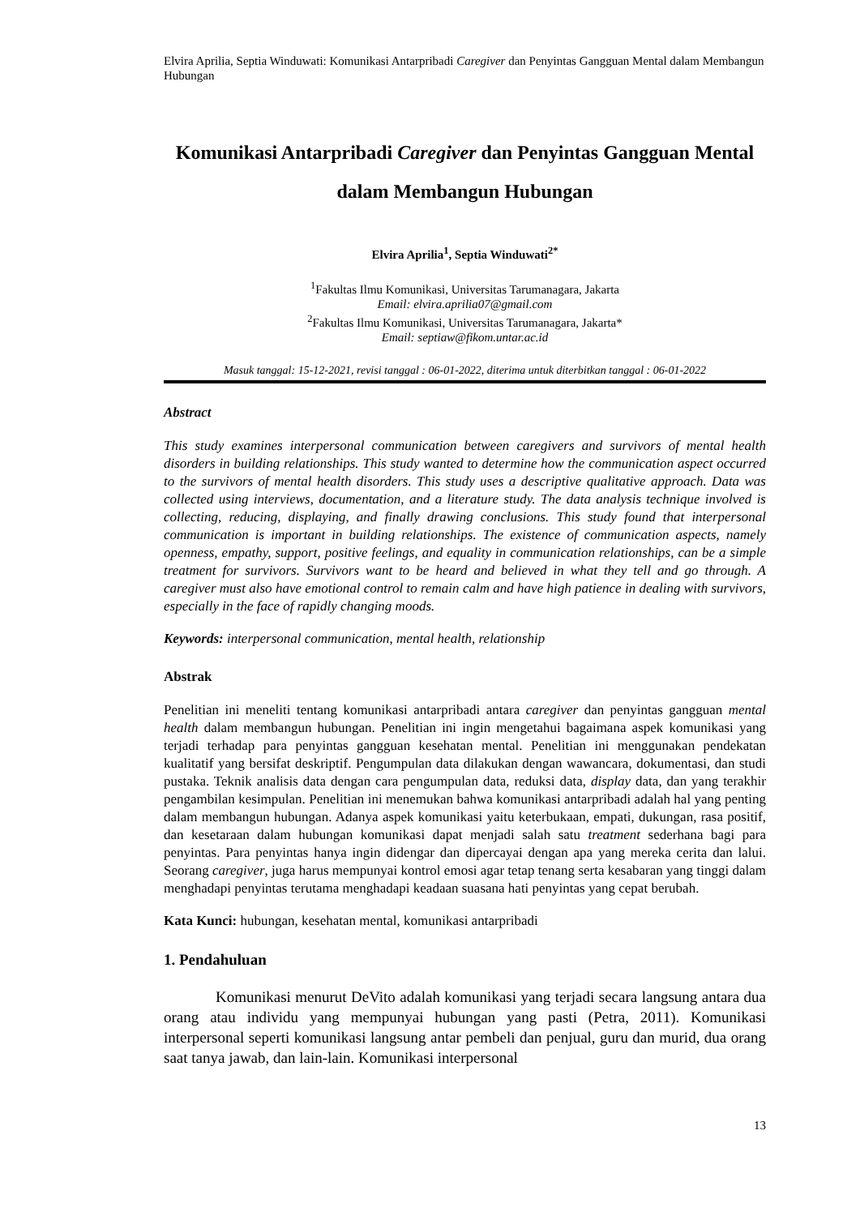Elvira Aprilia, Septia Winduwati: Komunikasi Antarpribadi Caregiver dan Penyintas Gangguan Mental dalam Membangun Hubungan
Komunikasi Antarpribadi Caregiver dan Penyintas Gangguan Mental dalam Membangun Hubungan
Elvira Aprilia<sup>1</sup>, Septia Winduwati<sup>2*</sup>
<sup>1</sup> Fakultas Ilmu Komunikasi, Universitas Tarumanagara, Jakarta
Email: elvira.aprilia07@gmail.com
<sup>2</sup> Fakultas Ilmu Komunikasi, Universitas Tarumanagara, Jakarta*
Email: septiaw@fikom.untar.ac.id
Masuk tanggal: 15-12-2021, revisi tanggal : 06-01-2022, diterima untuk diterbitkan tanggal : 06-01-2022
Abstract
This study examines interpersonal communication between caregivers and survivors of mental health disorders in building relationships. This study wanted to determine how the communication aspect occurred to the survivors of mental health disorders. This study uses a descriptive qualitative approach. Data was collected using interviews, documentation, and a literature study. The data analysis technique involved is collecting, reducing, displaying, and finally drawing conclusions. This study found that interpersonal communication is important in building relationships. The existence of communication aspects, namely openness, empathy, support, positive feelings, and equality in communication relationships, can be a simple treatment for survivors. Survivors want to be heard and believed in what they tell and go through. A caregiver must also have emotional control to remain calm and have high patience in dealing with survivors, especially in the face of rapidly changing moods.
Keywords: interpersonal communication, mental health, relationship
Abstrak
Penelitian ini meneliti tentang komunikasi antarpribadi antara caregiver dan penyintas gangguan mental health dalam membangun hubungan. Penelitian ini ingin mengetahui bagaimana aspek komunikasi yang terjadi terhadap para penyintas gangguan kesehatan mental. Penelitian ini menggunakan pendekatan kualitatif yang bersifat deskriptif. Pengumpulan data dilakukan dengan wawancara, dokumentasi, dan studi pustaka. Teknik analisis data dengan cara pengumpulan data, reduksi data, display data, dan yang terakhir pengambilan kesimpulan. Penelitian ini menemukan bahwa komunikasi antarpribadi adalah hal yang penting dalam membangun hubungan. Adanya aspek komunikasi yaitu keterbukaan, empati, dukungan, rasa positif, dan kesetaraan dalam hubungan komunikasi dapat menjadi salah satu treatment sederhana bagi para penyintas. Para penyintas hanya ingin didengar dan dipercayai dengan apa yang mereka cerita dan lalui. Seorang caregiver, juga harus mempunyai kontrol emosi agar tetap tenang serta kesabaran yang tinggi dalam menghadapi penyintas terutama menghadapi keadaan suasana hati penyintas yang cepat berubah.
Kata Kunci: hubungan, kesehatan mental, komunikasi antarpribadi
1. Pendahuluan
Komunikasi menurut DeVito adalah komunikasi yang terjadi secara langsung antara dua orang atau individu yang mempunyai hubungan yang pasti (Petra, 2011). Komunikasi interpersonal seperti komunikasi langsung antar pembeli dan penjual, guru dan murid, dua orang saat tanya jawab, dan lain-lain. Komunikasi interpersonal
13